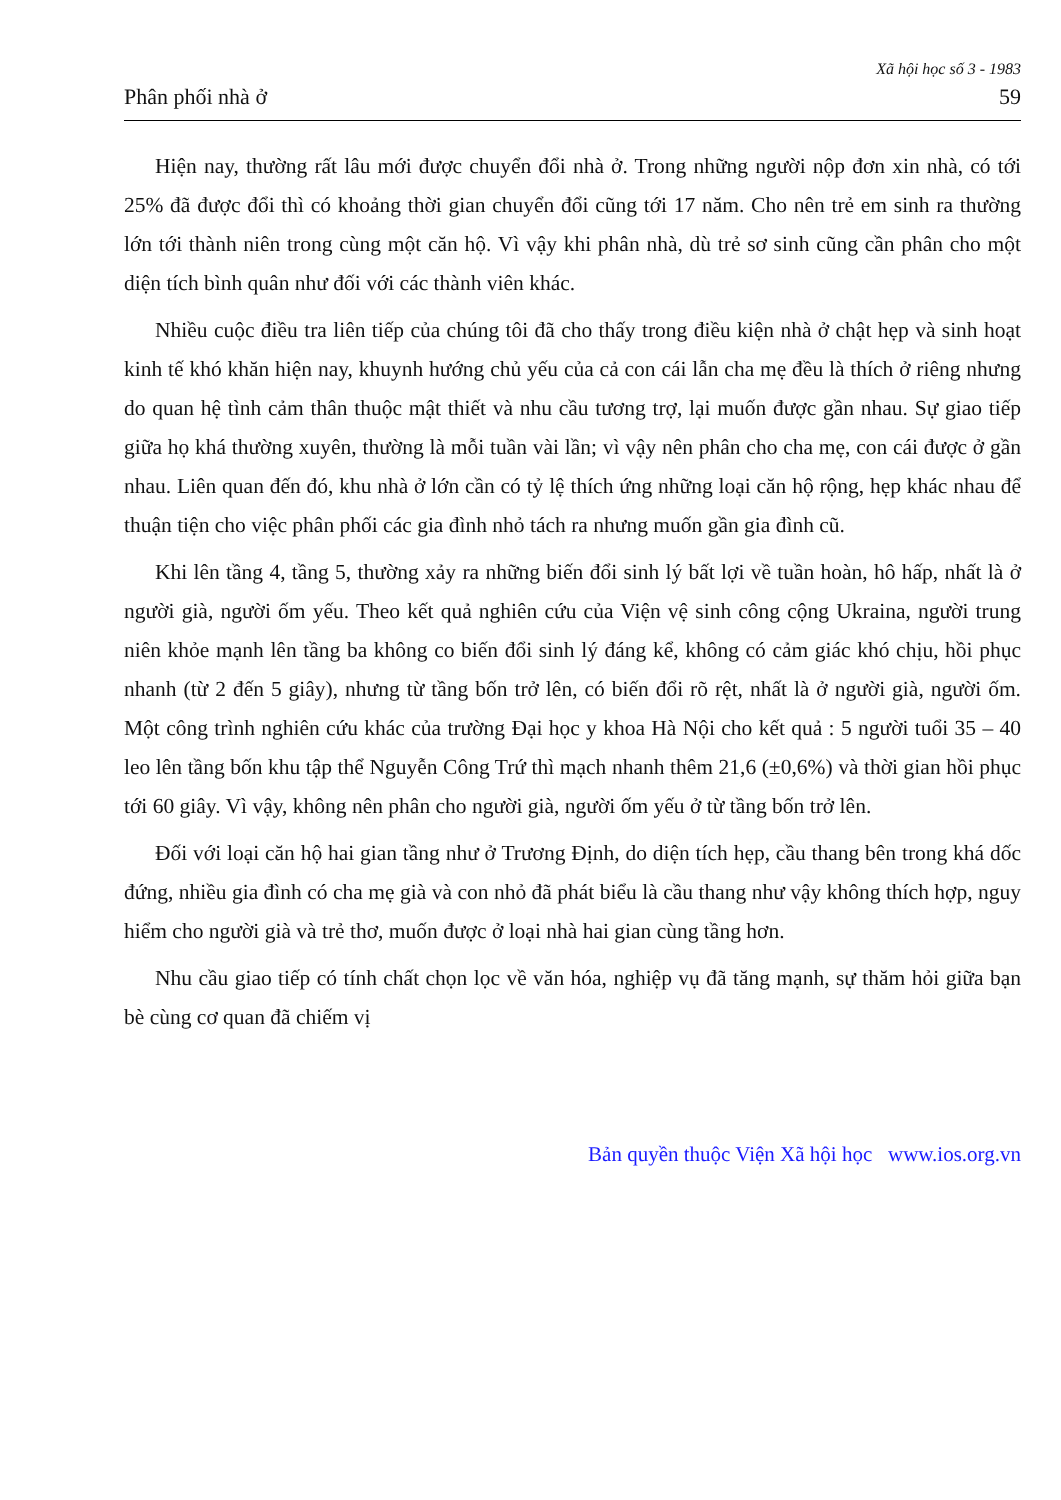Xã hội học số 3 - 1983
Phân phối nhà ở 59
Hiện nay, thường rất lâu mới được chuyển đổi nhà ở. Trong những người nộp đơn xin nhà, có tới 25% đã được đổi thì có khoảng thời gian chuyển đổi cũng tới 17 năm. Cho nên trẻ em sinh ra thường lớn tới thành niên trong cùng một căn hộ. Vì vậy khi phân nhà, dù trẻ sơ sinh cũng cần phân cho một diện tích bình quân như đối với các thành viên khác.
Nhiều cuộc điều tra liên tiếp của chúng tôi đã cho thấy trong điều kiện nhà ở chật hẹp và sinh hoạt kinh tế khó khăn hiện nay, khuynh hướng chủ yếu của cả con cái lẫn cha mẹ đều là thích ở riêng nhưng do quan hệ tình cảm thân thuộc mật thiết và nhu cầu tương trợ, lại muốn được gần nhau. Sự giao tiếp giữa họ khá thường xuyên, thường là mỗi tuần vài lần; vì vậy nên phân cho cha mẹ, con cái được ở gần nhau. Liên quan đến đó, khu nhà ở lớn cần có tỷ lệ thích ứng những loại căn hộ rộng, hẹp khác nhau để thuận tiện cho việc phân phối các gia đình nhỏ tách ra nhưng muốn gần gia đình cũ.
Khi lên tầng 4, tầng 5, thường xảy ra những biến đổi sinh lý bất lợi về tuần hoàn, hô hấp, nhất là ở người già, người ốm yếu. Theo kết quả nghiên cứu của Viện vệ sinh công cộng Ukraina, người trung niên khỏe mạnh lên tầng ba không co biến đổi sinh lý đáng kể, không có cảm giác khó chịu, hồi phục nhanh (từ 2 đến 5 giây), nhưng từ tầng bốn trở lên, có biến đổi rõ rệt, nhất là ở người già, người ốm. Một công trình nghiên cứu khác của trường Đại học y khoa Hà Nội cho kết quả : 5 người tuổi 35 – 40 leo lên tầng bốn khu tập thể Nguyễn Công Trứ thì mạch nhanh thêm 21,6 (±0,6%) và thời gian hồi phục tới 60 giây. Vì vậy, không nên phân cho người già, người ốm yếu ở từ tầng bốn trở lên.
Đối với loại căn hộ hai gian tầng như ở Trương Định, do diện tích hẹp, cầu thang bên trong khá dốc đứng, nhiều gia đình có cha mẹ già và con nhỏ đã phát biểu là cầu thang như vậy không thích hợp, nguy hiểm cho người già và trẻ thơ, muốn được ở loại nhà hai gian cùng tầng hơn.
Nhu cầu giao tiếp có tính chất chọn lọc về văn hóa, nghiệp vụ đã tăng mạnh, sự thăm hỏi giữa bạn bè cùng cơ quan đã chiếm vị
Bản quyền thuộc Viện Xã hội học www.ios.org.vn